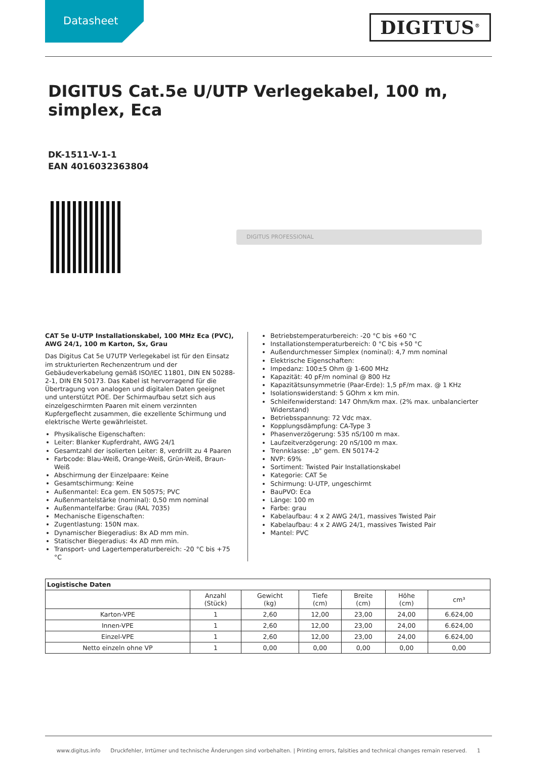Datasheet
DIGITUS<sup>®</sup>
DIGITUS Cat.5e U/UTP Verlegekabel, 100 m, simplex, Eca
DK-1511-V-1-1
EAN 4016032363804
DIGITUS PROFESSIONAL
CAT 5e U-UTP Installationskabel, 100 MHz Eca (PVC), AWG 24/1, 100 m Karton, Sx, Grau
Das Digitus Cat 5e U7UTP Verlegekabel ist für den Einsatz im strukturierten Rechenzentrum und der Gebäudeverkabelung gemäß ISO/IEC 11801, DIN EN 50288-2-1, DIN EN 50173. Das Kabel ist hervorragend für die Übertragung von analogen und digitalen Daten geeignet und unterstützt POE. Der Schirmaufbau setzt sich aus einzelgeschirmten Paaren mit einem verzinnten Kupfergeflecht zusammen, die exzellente Schirmung und elektrische Werte gewährleistet.
Physikalische Eigenschaften:
Leiter: Blanker Kupferdraht, AWG 24/1
Gesamtzahl der isolierten Leiter: 8, verdrillt zu 4 Paaren
Farbcode: Blau-Weiß, Orange-Weiß, Grün-Weiß, Braun-Weiß
Abschirmung der Einzelpaare: Keine
Gesamtschirmung: Keine
Außenmantel: Eca gem. EN 50575; PVC
Außenmantelstärke (nominal): 0,50 mm nominal
Außenmantelfarbe: Grau (RAL 7035)
Mechanische Eigenschaften:
Zugentlastung: 150N max.
Dynamischer Biegeradius: 8x AD mm min.
Statischer Biegeradius: 4x AD mm min.
Transport- und Lagertemperaturbereich: -20 °C bis +75 °C
Betriebstemperaturbereich: -20 °C bis +60 °C
Installationstemperaturbereich: 0 °C bis +50 °C
Außendurchmesser Simplex (nominal): 4,7 mm nominal
Elektrische Eigenschaften:
Impedanz: 100±5 Ohm @ 1-600 MHz
Kapazität: 40 pF/m nominal @ 800 Hz
Kapazitätsunsymmetrie (Paar-Erde): 1,5 pF/m max. @ 1 KHz
Isolationswiderstand: 5 GOhm x km min.
Schleifenwiderstand: 147 Ohm/km max. (2% max. unbalancierter Widerstand)
Betriebsspannung: 72 Vdc max.
Kopplungsdämpfung: CA-Type 3
Phasenverzögerung: 535 nS/100 m max.
Laufzeitverzögerung: 20 nS/100 m max.
Trennklasse: „b" gem. EN 50174-2
NVP: 69%
Sortiment: Twisted Pair Installationskabel
Kategorie: CAT 5e
Schirmung: U-UTP, ungeschirmt
BauPVO: Eca
Länge: 100 m
Farbe: grau
Kabelaufbau: 4 x 2 AWG 24/1, massives Twisted Pair
Kabelaufbau: 4 x 2 AWG 24/1, massives Twisted Pair
Mantel: PVC
| Logistische Daten | | | | | | |
| --- | --- | --- | --- | --- | --- | --- |
| | Anzahl (Stück) | Gewicht (kg) | Tiefe (cm) | Breite (cm) | Höhe (cm) | cm³ |
| Karton-VPE | 1 | 2,60 | 12,00 | 23,00 | 24,00 | 6.624,00 |
| Innen-VPE | 1 | 2,60 | 12,00 | 23,00 | 24,00 | 6.624,00 |
| Einzel-VPE | 1 | 2,60 | 12,00 | 23,00 | 24,00 | 6.624,00 |
| Netto einzeln ohne VP | 1 | 0,00 | 0,00 | 0,00 | 0,00 | 0,00 |
www.digitus.info Druckfehler, Irrtümer und technische Änderungen sind vorbehalten. | Printing errors, falsities and technical changes remain reserved. 1